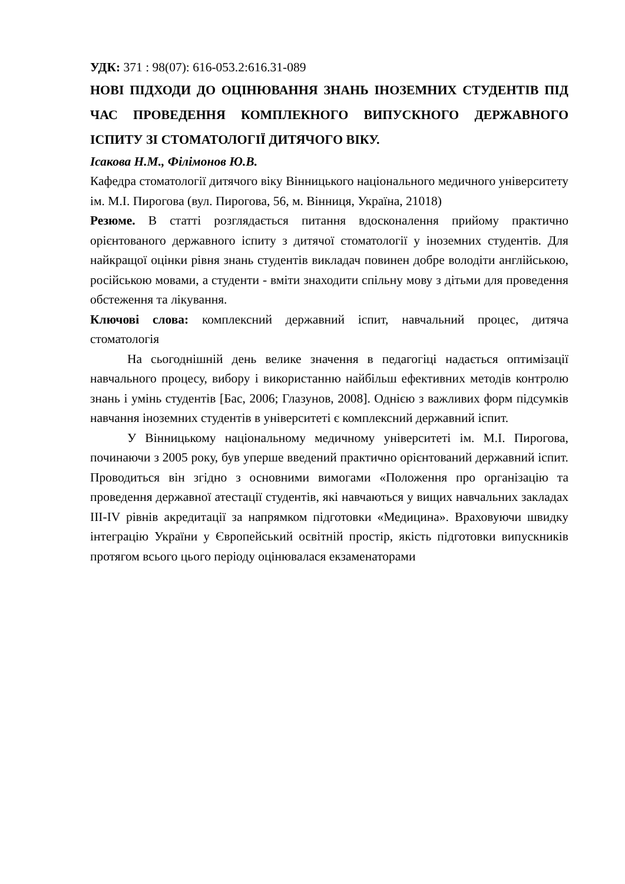УДК: 371 : 98(07): 616-053.2:616.31-089
НОВІ ПІДХОДИ ДО ОЦІНЮВАННЯ ЗНАНЬ ІНОЗЕМНИХ СТУДЕНТІВ ПІД ЧАС ПРОВЕДЕННЯ КОМПЛЕКНОГО ВИПУСКНОГО ДЕРЖАВНОГО ІСПИТУ ЗІ СТОМАТОЛОГІЇ ДИТЯЧОГО ВІКУ.
Ісакова Н.М., Філімонов Ю.В.
Кафедра стоматології дитячого віку Вінницького національного медичного університету ім. М.І. Пирогова (вул. Пирогова, 56, м. Вінниця, Україна, 21018)
Резюме. В статті розглядається питання вдосконалення прийому практично орієнтованого державного іспиту з дитячої стоматології у іноземних студентів. Для найкращої оцінки рівня знань студентів викладач повинен добре володіти англійською, російською мовами, а студенти - вміти знаходити спільну мову з дітьми для проведення обстеження та лікування.
Ключові слова: комплексний державний іспит, навчальний процес, дитяча стоматологія
На сьогоднішній день велике значення в педагогіці надається оптимізації навчального процесу, вибору і використанню найбільш ефективних методів контролю знань і умінь студентів [Бас, 2006; Глазунов, 2008]. Однією з важливих форм підсумків навчання іноземних студентів в університеті є комплексний державний іспит.
У Вінницькому національному медичному університеті ім. М.І. Пирогова, починаючи з 2005 року, був уперше введений практично орієнтований державний іспит. Проводиться він згідно з основними вимогами «Положення про організацію та проведення державної атестації студентів, які навчаються у вищих навчальних закладах ІІІ-IV рівнів акредитації за напрямком підготовки «Медицина». Враховуючи швидку інтеграцію України у Європейський освітній простір, якість підготовки випускників протягом всього цього періоду оцінювалася екзаменаторами